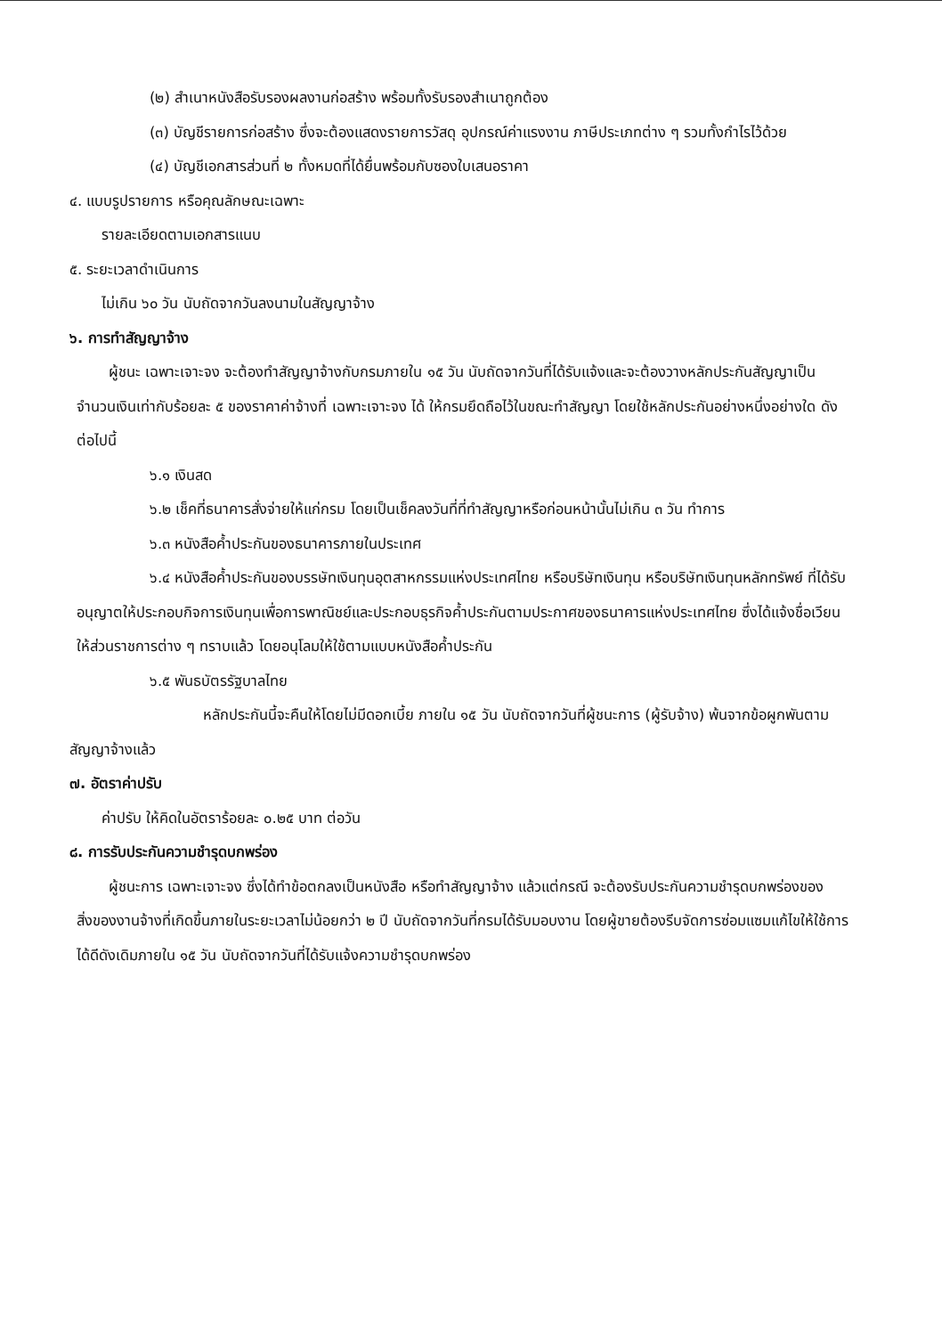(๒) สำเนาหนังสือรับรองผลงานก่อสร้าง พร้อมทั้งรับรองสำเนาถูกต้อง
(๓) บัญชีรายการก่อสร้าง ซึ่งจะต้องแสดงรายการวัสดุ อุปกรณ์ค่าแรงงาน ภาษีประเภทต่าง ๆ รวมทั้งกำไรไว้ด้วย
(๔) บัญชีเอกสารส่วนที่ ๒ ทั้งหมดที่ได้ยื่นพร้อมกับซองใบเสนอราคา
๔. แบบรูปรายการ หรือคุณลักษณะเฉพาะ
รายละเอียดตามเอกสารแนบ
๕. ระยะเวลาดำเนินการ
ไม่เกิน ๖๐ วัน นับถัดจากวันลงนามในสัญญาจ้าง
๖. การทำสัญญาจ้าง
ผู้ชนะ เฉพาะเจาะจง จะต้องทำสัญญาจ้างกับกรมภายใน ๑๕ วัน นับถัดจากวันที่ได้รับแจ้งและจะต้องวางหลักประกันสัญญาเป็นจำนวนเงินเท่ากับร้อยละ ๕ ของราคาค่าจ้างที่ เฉพาะเจาะจง ได้ ให้กรมยึดถือไว้ในขณะทำสัญญา โดยใช้หลักประกันอย่างหนึ่งอย่างใด ดังต่อไปนี้
๖.๑ เงินสด
๖.๒ เช็คที่ธนาคารสั่งจ่ายให้แก่กรม โดยเป็นเช็คลงวันที่ที่ทำสัญญาหรือก่อนหน้านั้นไม่เกิน ๓ วัน ทำการ
๖.๓ หนังสือค้ำประกันของธนาคารภายในประเทศ
๖.๔ หนังสือค้ำประกันของบรรษัทเงินทุนอุตสาหกรรมแห่งประเทศไทย หรือบริษัทเงินทุน หรือบริษัทเงินทุนหลักทรัพย์ ที่ได้รับอนุญาตให้ประกอบกิจการเงินทุนเพื่อการพาณิชย์และประกอบธุรกิจค้ำประกันตามประกาศของธนาคารแห่งประเทศไทย ซึ่งได้แจ้งชื่อเวียนให้ส่วนราชการต่าง ๆ ทราบแล้ว โดยอนุโลมให้ใช้ตามแบบหนังสือค้ำประกัน
๖.๕ พันธบัตรรัฐบาลไทย
หลักประกันนี้จะคืนให้โดยไม่มีดอกเบี้ย ภายใน ๑๕ วัน นับถัดจากวันที่ผู้ชนะการ (ผู้รับจ้าง) พ้นจากข้อผูกพันตามสัญญาจ้างแล้ว
๗. อัตราค่าปรับ
ค่าปรับ ให้คิดในอัตราร้อยละ ๐.๒๕ บาท ต่อวัน
๘. การรับประกันความชำรุดบกพร่อง
ผู้ชนะการ เฉพาะเจาะจง ซึ่งได้ทำข้อตกลงเป็นหนังสือ หรือทำสัญญาจ้าง แล้วแต่กรณี จะต้องรับประกันความชำรุดบกพร่องของสิ่งของงานจ้างที่เกิดขึ้นภายในระยะเวลาไม่น้อยกว่า ๒ ปี นับถัดจากวันที่กรมได้รับมอบงาน โดยผู้ขายต้องรีบจัดการซ่อมแซมแก้ไขให้ใช้การได้ดีดังเดิมภายใน ๑๕ วัน นับถัดจากวันที่ได้รับแจ้งความชำรุดบกพร่อง